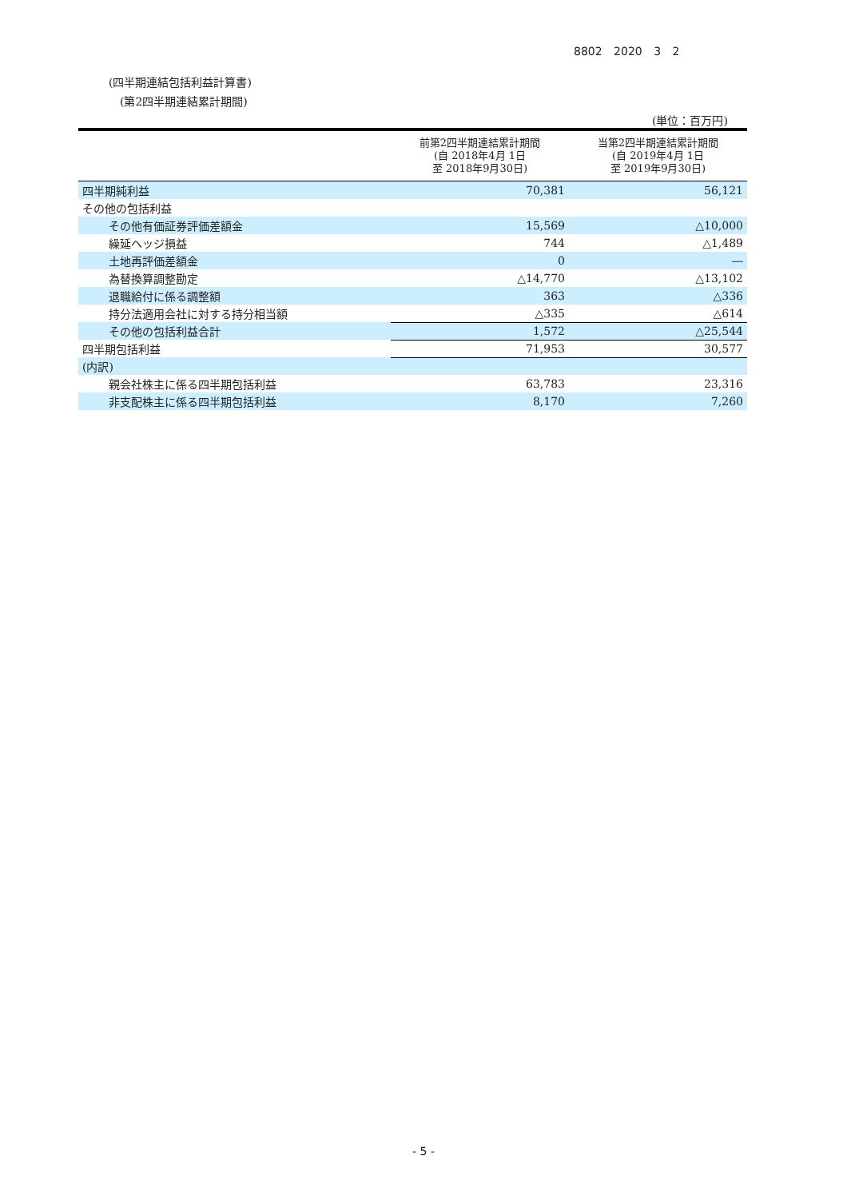8802 2020 3 2
(四半期連結包括利益計算書)
(第2四半期連結累計期間)
(単位：百万円)
| | 前第2四半期連結累計期間 (自 2018年4月 1日 至 2018年9月30日) | 当第2四半期連結累計期間 (自 2019年4月 1日 至 2019年9月30日) |
| --- | --- | --- |
| 四半期純利益 | 70,381 | 56,121 |
| その他の包括利益 | | |
| その他有価証券評価差額金 | 15,569 | △10,000 |
| 繰延ヘッジ損益 | 744 | △1,489 |
| 土地再評価差額金 | 0 | ― |
| 為替換算調整勘定 | △14,770 | △13,102 |
| 退職給付に係る調整額 | 363 | △336 |
| 持分法適用会社に対する持分相当額 | △335 | △614 |
| その他の包括利益合計 | 1,572 | △25,544 |
| 四半期包括利益 | 71,953 | 30,577 |
| (内訳) | | |
| 親会社株主に係る四半期包括利益 | 63,783 | 23,316 |
| 非支配株主に係る四半期包括利益 | 8,170 | 7,260 |
- 5 -